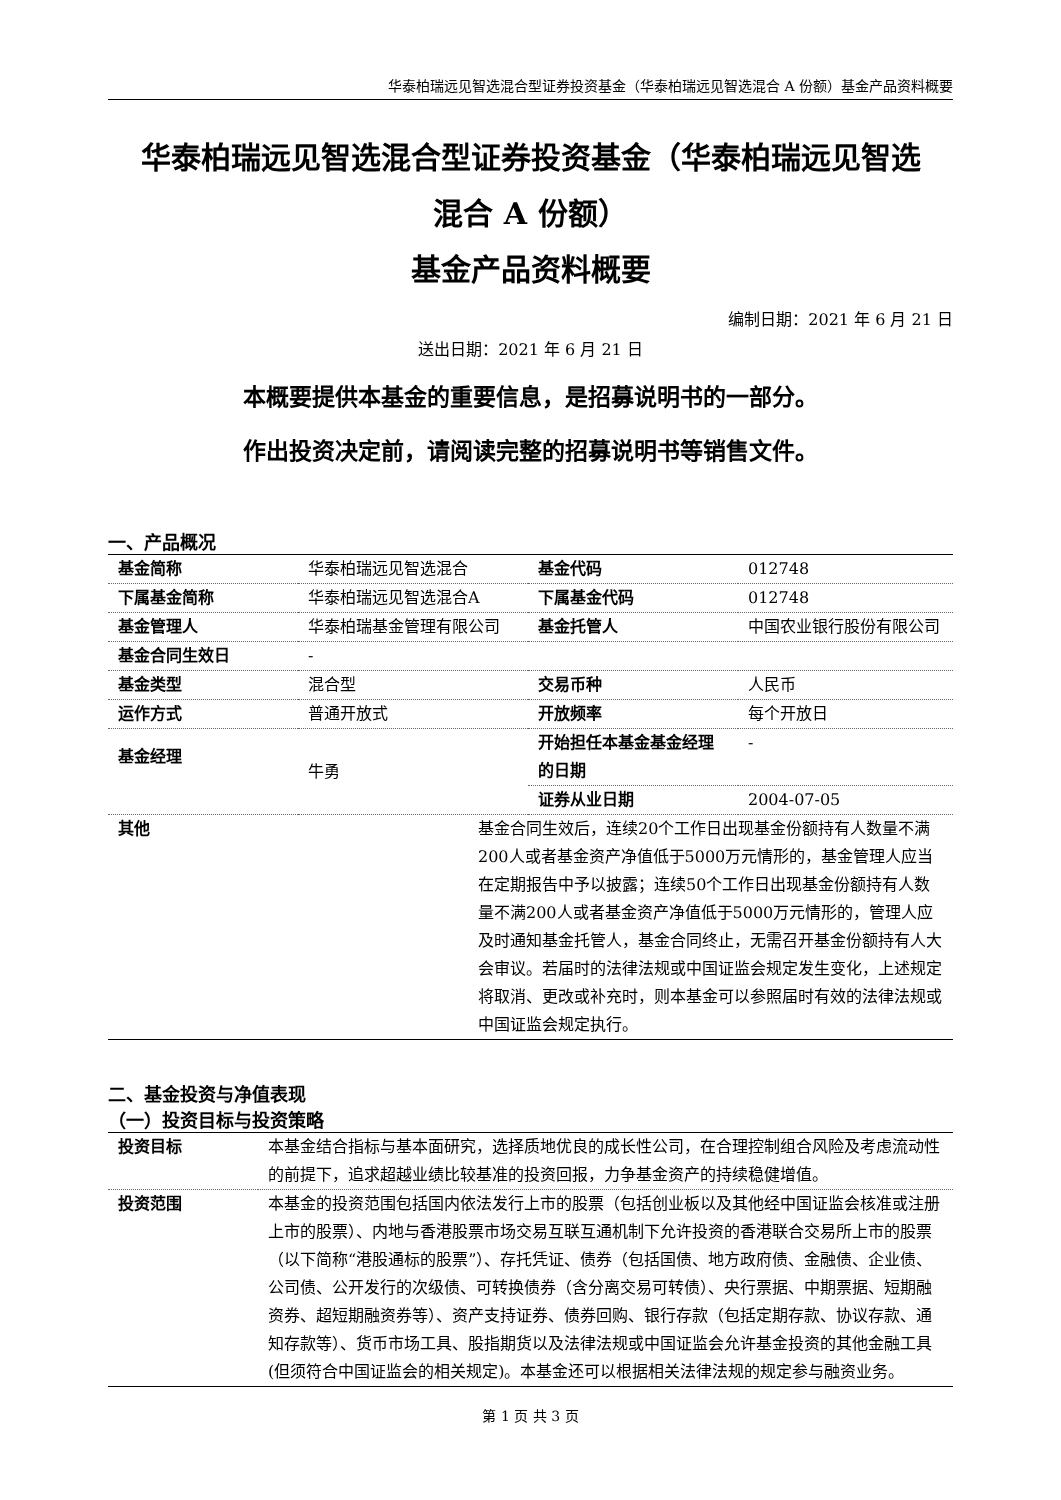华泰柏瑞远见智选混合型证券投资基金（华泰柏瑞远见智选混合 A 份额）基金产品资料概要
华泰柏瑞远见智选混合型证券投资基金（华泰柏瑞远见智选
混合 A 份额）
基金产品资料概要
编制日期：2021 年 6 月 21 日
送出日期：2021 年 6 月 21 日
本概要提供本基金的重要信息，是招募说明书的一部分。
作出投资决定前，请阅读完整的招募说明书等销售文件。
一、产品概况
| 基金简称 | 华泰柏瑞远见智选混合 | 基金代码 | 012748 |
| 下属基金简称 | 华泰柏瑞远见智选混合A | 下属基金代码 | 012748 |
| 基金管理人 | 华泰柏瑞基金管理有限公司 | 基金托管人 | 中国农业银行股份有限公司 |
| 基金合同生效日 | - | | |
| 基金类型 | 混合型 | 交易币种 | 人民币 |
| 运作方式 | 普通开放式 | 开放频率 | 每个开放日 |
| 基金经理 | 牛勇 | 开始担任本基金基金经理的日期 | - |
| | | 证券从业日期 | 2004-07-05 |
| 其他 | 基金合同生效后，连续20个工作日出现基金份额持有人数量不满200人或者基金资产净值低于5000万元情形的，基金管理人应当在定期报告中予以披露；连续50个工作日出现基金份额持有人数量不满200人或者基金资产净值低于5000万元情形的，管理人应及时通知基金托管人，基金合同终止，无需召开基金份额持有人大会审议。若届时的法律法规或中国证监会规定发生变化，上述规定将取消、更改或补充时，则本基金可以参照届时有效的法律法规或中国证监会规定执行。 | | |
二、基金投资与净值表现
（一）投资目标与投资策略
| 投资目标 | 本基金结合指标与基本面研究，选择质地优良的成长性公司，在合理控制组合风险及考虑流动性的前提下，追求超越业绩比较基准的投资回报，力争基金资产的持续稳健增值。 |
| 投资范围 | 本基金的投资范围包括国内依法发行上市的股票（包括创业板以及其他经中国证监会核准或注册上市的股票）、内地与香港股票市场交易互联互通机制下允许投资的香港联合交易所上市的股票（以下简称“港股通标的股票”）、存托凭证、债券（包括国债、地方政府债、金融债、企业债、公司债、公开发行的次级债、可转换债券（含分离交易可转债）、央行票据、中期票据、短期融资券、超短期融资券等）、资产支持证券、债券回购、银行存款（包括定期存款、协议存款、通知存款等）、货币市场工具、股指期货以及法律法规或中国证监会允许基金投资的其他金融工具(但须符合中国证监会的相关规定)。本基金还可以根据相关法律法规的规定参与融资业务。 |
第 1 页 共 3 页